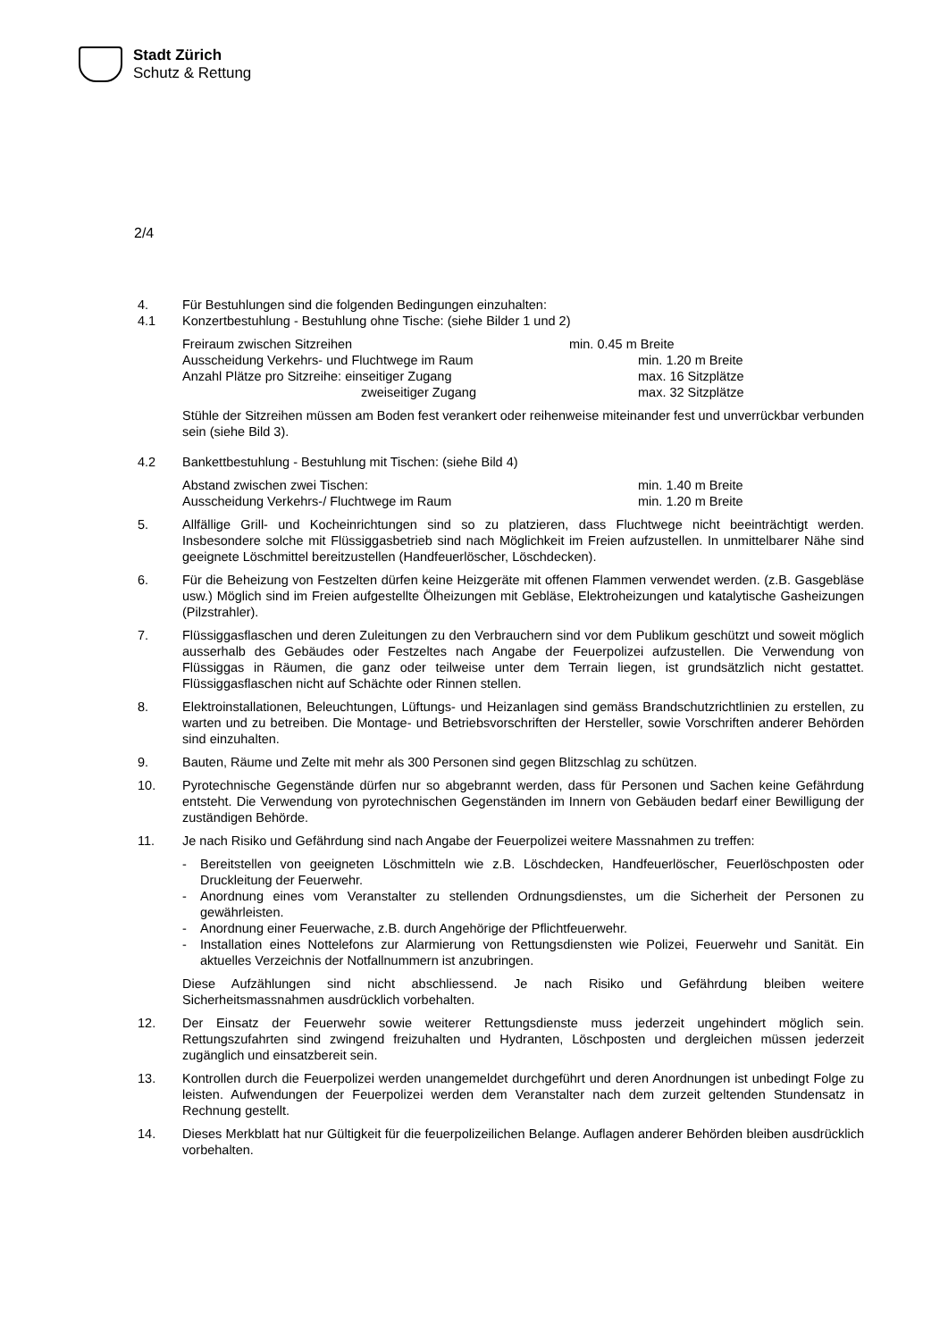Stadt Zürich
Schutz & Rettung
2/4
4. Für Bestuhlungen sind die folgenden Bedingungen einzuhalten:
4.1 Konzertbestuhlung - Bestuhlung ohne Tische: (siehe Bilder 1 und 2)
Freiraum zwischen Sitzreihen min. 0.45 m Breite
Ausscheidung Verkehrs- und Fluchtwege im Raum min. 1.20 m Breite
Anzahl Plätze pro Sitzreihe: einseitiger Zugang max. 16 Sitzplätze
zweiseitiger Zugang max. 32 Sitzplätze
Stühle der Sitzreihen müssen am Boden fest verankert oder reihenweise miteinander fest und unverrückbar verbunden sein (siehe Bild 3).
4.2 Bankettbestuhlung - Bestuhlung mit Tischen: (siehe Bild 4)
Abstand zwischen zwei Tischen: min. 1.40 m Breite
Ausscheidung Verkehrs-/ Fluchtwege im Raum min. 1.20 m Breite
5. Allfällige Grill- und Kocheinrichtungen sind so zu platzieren, dass Fluchtwege nicht beeinträchtigt werden. Insbesondere solche mit Flüssiggasbetrieb sind nach Möglichkeit im Freien aufzustellen. In unmittelbarer Nähe sind geeignete Löschmittel bereitzustellen (Handfeuerlöscher, Löschdecken).
6. Für die Beheizung von Festzelten dürfen keine Heizgeräte mit offenen Flammen verwendet werden. (z.B. Gasgebläse usw.) Möglich sind im Freien aufgestellte Ölheizungen mit Gebläse, Elektroheizungen und katalytische Gasheizungen (Pilzstrahler).
7. Flüssiggasflaschen und deren Zuleitungen zu den Verbrauchern sind vor dem Publikum geschützt und soweit möglich ausserhalb des Gebäudes oder Festzeltes nach Angabe der Feuerpolizei aufzustellen. Die Verwendung von Flüssiggas in Räumen, die ganz oder teilweise unter dem Terrain liegen, ist grundsätzlich nicht gestattet. Flüssiggasflaschen nicht auf Schächte oder Rinnen stellen.
8. Elektroinstallationen, Beleuchtungen, Lüftungs- und Heizanlagen sind gemäss Brandschutzrichtlinien zu erstellen, zu warten und zu betreiben. Die Montage- und Betriebsvorschriften der Hersteller, sowie Vorschriften anderer Behörden sind einzuhalten.
9. Bauten, Räume und Zelte mit mehr als 300 Personen sind gegen Blitzschlag zu schützen.
10. Pyrotechnische Gegenstände dürfen nur so abgebrannt werden, dass für Personen und Sachen keine Gefährdung entsteht. Die Verwendung von pyrotechnischen Gegenständen im Innern von Gebäuden bedarf einer Bewilligung der zuständigen Behörde.
11. Je nach Risiko und Gefährdung sind nach Angabe der Feuerpolizei weitere Massnahmen zu treffen:
- Bereitstellen von geeigneten Löschmitteln wie z.B. Löschdecken, Handfeuerlöscher, Feuerlöschposten oder Druckleitung der Feuerwehr.
- Anordnung eines vom Veranstalter zu stellenden Ordnungsdienstes, um die Sicherheit der Personen zu gewährleisten.
- Anordnung einer Feuerwache, z.B. durch Angehörige der Pflichtfeuerwehr.
- Installation eines Nottelefons zur Alarmierung von Rettungsdiensten wie Polizei, Feuerwehr und Sanität. Ein aktuelles Verzeichnis der Notfallnummern ist anzubringen.
Diese Aufzählungen sind nicht abschliessend. Je nach Risiko und Gefährdung bleiben weitere Sicherheitsmassnahmen ausdrücklich vorbehalten.
12. Der Einsatz der Feuerwehr sowie weiterer Rettungsdienste muss jederzeit ungehindert möglich sein. Rettungszufahrten sind zwingend freizuhalten und Hydranten, Löschposten und dergleichen müssen jederzeit zugänglich und einsatzbereit sein.
13. Kontrollen durch die Feuerpolizei werden unangemeldet durchgeführt und deren Anordnungen ist unbedingt Folge zu leisten. Aufwendungen der Feuerpolizei werden dem Veranstalter nach dem zurzeit geltenden Stundensatz in Rechnung gestellt.
14. Dieses Merkblatt hat nur Gültigkeit für die feuerpolizeilichen Belange. Auflagen anderer Behörden bleiben ausdrücklich vorbehalten.